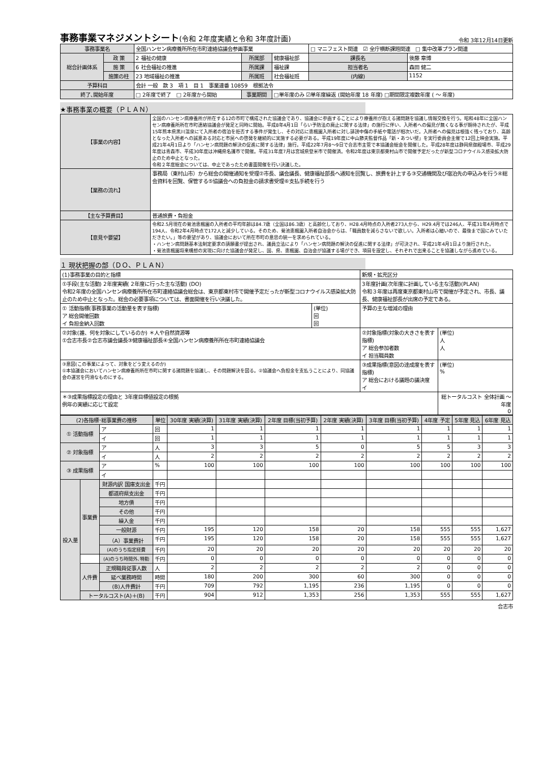事務事業マネジメントシート(令和 2年度実績と令和 3年度計画)
令和 3年12月14日更新
| 事務事業名 | | 全国ハンセン病療養所所在市町連絡協議会参画事業 | | | □ マニフェスト関連 ☑ 全庁横断課題関連 □ 集中改革プラン関連 | |
| 総合計画体系 | 政 策 | 2 福祉の健康 | 所属部 | 健康福祉部 | 課長名 | 後藤 章博 |
| | 施 策 | 6 社会福祉の推進 | 所属課 | 福祉課 | 担当者名 | 森田 健二 |
| | 施策の柱 | 23 地域福祉の推進 | 所属班 | 社会福祉班 | (内線) | 1152 |
| 予算科目 | | 会計 一般 款 3 項 1 目 1 事業連番 10859 根拠法令 | | | | |
| 終了､開始年度 | | □ 2年度で終了 □ 2年度から開始 | 事業期間 | □単年度のみ ☑単年度繰返 (開始年度 18 年度) □期間限定複数年度 ( ～ 年度) | | |
★事務事業の概要（ＰＬＡＮ）
| 【事業の内容】 | 全国のハンセン病療養所が所在する12の市町で構成された協議会であり、協議会に参画することにより療養所が抱える諸問題を協議し情報交換を行う。昭和48年に全国ハンセン病療養所所在市町連絡協議会が発足と同時に開始。平成8年4月1日「らい予防法の廃止に関する法律」の施行に伴い、入所者への偏見が無くなる事が期待されたが、平成15年熊本県黒川温泉にて入所者の宿泊を拒否する事件が発生し、その対応に恵楓園入所者に対し誹謗中傷の手紙や電話が相次いだ。入所者への偏見は根強く残っており、高齢となった入所者への誠意ある対応と市民への啓発を継続的に実施する必要がある。平成19年度に中山節夫監督作品「新・あつい壁」を実行委員会主催で12回上映会実施。平成21年4月1日より「ハンセン病問題の解決の促進に関する法律」施行。平成22年7月8～9日で合志市主管で本協議会総会を開催した。平成28年度は静岡県御殿場市、平成29年度は青森市、平成30年度は沖縄県名護市で開催。平成31年度7月は宮城県登米市で開催済。令和2年度は東京都東村山市で開催予定だったが新型コロナウイルス感染拡大防止のため中止となった。 令和２年度総会については、中止であったため書面開催を行い決議した。 |
| 【業務の流れ】 | 事務局（東村山市）から総会の開催通知を受理②市長、議会議長、健康福祉部長へ通知を回覧し、旅費を計上する③交通機関及び宿泊先の申込みを行う④総会資料を回覧、保管する⑤協議会への負担金の請求書受理⑥支払手続を行う |
| 【主な予算費目】 | 普通旅費・負担金 |
| 【意見や要望】 | 令和2.5月現在の菊池恵楓園の入所者の平均年齢は84.7歳（全国は86.3歳）と高齢化しており、H28.4月時点の入所者273人から、H29.4月では246人、平成31年4月時点で194人、令和2年4月時点で172人と減少している。そのため、菊池恵楓園入所者自治会からは、「職員数を減らさないで欲しい。入所者は心細いので、最後まで国にみていただきたい。」等の要望があり、協議会において所在市町の意思の統一を求められている。 ・ハンセン病問題基本法制定要求の請願書が提出され、議員立法により「ハンセン病問題の解決の促進に関する法律」が可決され、平成21年4月1日より施行された。 ・菊池恵楓園将来構想の実現に向けた協議会が発足し、国、県、恵楓園、自治会が協議する場ができ、項目を設定し、それぞれで出来ることを協議しながら進めている。 |
１ 現状把握の部（ＤＯ、ＰＬＡＮ）
| (1)事務事業の目的と指標 | | 新規・拡充区分 | |
| ①手段(主な活動) 2年度実績( 2年度に行った主な活動) (DO) 令和2年度の全国ハンセン病療養所所在市町連絡協議会総会は、東京都東村市で開催予定だったが新型コロナウイルス感染拡大防止のため中止となった。総会の必要事項については、書面開催を行い決議した。 | | 3年度計画(次年度に計画している主な活動)(PLAN) 令和３年度は再度東京都東村山市で開催が予定され、市長、議長、健康福祉部長が出席の予定である。 | |
| ① 活動指標(事務事業の活動量を表す指標) ア 総会開催回数 イ 負担金納入回数 | (単位) 回 回 | 予算の主な増減の理由 | |
| ②対象(誰、何を対象にしているのか) ＊人や自然資源等 ①合志市長②合志市議会議長③健康福祉部長④全国ハンセン病療養所所在市町連絡協議会 | | ②対象指標(対象の大きさを表す指標) ア 総会参加者数 イ 担当職員数 | (単位) 人 人 |
| ③意図(この事業によって、対象をどう変えるのか) ①本協議会においてハンセン病療養所所在市町に関する諸問題を協議し、その問題解決を図る。②協議会へ負担金を支払うことにより、同協議会の運営を円滑なものにする。 | | ③成果指標(意図の達成度を表す指標) ア 総会における議題の議決度 イ | (単位) % |
| ＊③成果指標設定の理由と 3年度目標値設定の根拠 例年の実績に応じて設定 | | | 総トータルコスト 全体計画 ～ 年度 0 |
| (2)各指標･総事業費の推移 | | | 単位 | 30年度 実績(決算) | 31年度 実績(決算) | 2年度 目標(当初予算) | 2年度 実績(決算) | 3年度 目標(当初予算) | 4年度 予定 | 5年度 見込 | 6年度 見込 |
| --- | --- | --- | --- | --- | --- | --- | --- | --- | --- | --- | --- |
| ① 活動指標 | | ア | 回 | 1 | 1 | 1 | 1 | 1 | 1 | 1 | 1 |
| | | イ | 回 | 1 | 1 | 1 | 1 | 1 | 1 | 1 | 1 |
| ② 対象指標 | | ア | 人 | 3 | 3 | 5 | 0 | 5 | 5 | 3 | 3 |
| | | イ | 人 | 2 | 2 | 2 | 2 | 2 | 2 | 2 | 2 |
| ③ 成果指標 | | ア | % | 100 | 100 | 100 | 100 | 100 | 100 | 100 | 100 |
| | | イ | | | | | | | | | |
| 投入量 | 事業費 | 財源内訳 国庫支出金 | 千円 | | | | | | | | |
| | | 都道府県支出金 | 千円 | | | | | | | | |
| | | 地方債 | 千円 | | | | | | | | |
| | | その他 | 千円 | | | | | | | | |
| | | 繰入金 | 千円 | | | | | | | | |
| | | 一般財源 | 千円 | 195 | 120 | 158 | 20 | 158 | 555 | 555 | 1,627 |
| | | （A）事業費計 | 千円 | 195 | 120 | 158 | 20 | 158 | 555 | 555 | 1,627 |
| | | (A)のうち指定経費 | 千円 | 20 | 20 | 20 | 20 | 20 | 20 | 20 | 20 |
| | | (A)のうち時間外､特勤 | 千円 | 0 | 0 | 0 | 0 | 0 | 0 | 0 | 0 |
| | 人件費 | 正規職員従事人数 | 人 | 2 | 2 | 2 | 2 | 2 | 0 | 0 | 0 |
| | | 延べ業務時間 | 時間 | 180 | 200 | 300 | 60 | 300 | 0 | 0 | 0 |
| | | (B)人件費計 | 千円 | 709 | 792 | 1,195 | 236 | 1,195 | 0 | 0 | 0 |
| | トータルコスト(A)＋(B) | | 千円 | 904 | 912 | 1,353 | 256 | 1,353 | 555 | 555 | 1,627 |
合志市